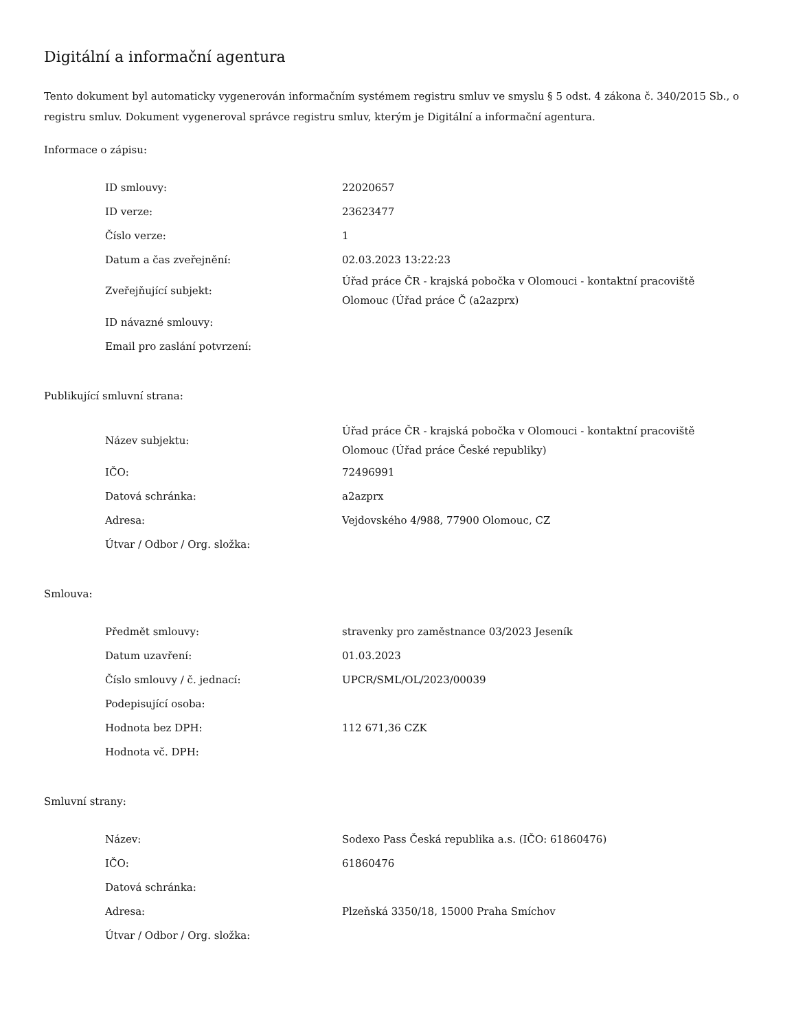Digitální a informační agentura
Tento dokument byl automaticky vygenerován informačním systémem registru smluv ve smyslu § 5 odst. 4 zákona č. 340/2015 Sb., o registru smluv. Dokument vygeneroval správce registru smluv, kterým je Digitální a informační agentura.
Informace o zápisu:
| ID smlouvy: | 22020657 |
| ID verze: | 23623477 |
| Číslo verze: | 1 |
| Datum a čas zveřejnění: | 02.03.2023 13:22:23 |
| Zveřejňující subjekt: | Úřad práce ČR - krajská pobočka v Olomouci - kontaktní pracoviště Olomouc (Úřad práce Č (a2azprx) |
| ID návazné smlouvy: | |
| Email pro zaslání potvrzení: | |
Publikující smluvní strana:
| Název subjektu: | Úřad práce ČR - krajská pobočka v Olomouci - kontaktní pracoviště Olomouc (Úřad práce České republiky) |
| IČO: | 72496991 |
| Datová schránka: | a2azprx |
| Adresa: | Vejdovského 4/988, 77900 Olomouc, CZ |
| Útvar / Odbor / Org. složka: | |
Smlouva:
| Předmět smlouvy: | stravenky pro zaměstnance 03/2023 Jeseník |
| Datum uzavření: | 01.03.2023 |
| Číslo smlouvy / č. jednací: | UPCR/SML/OL/2023/00039 |
| Podepisující osoba: | |
| Hodnota bez DPH: | 112 671,36 CZK |
| Hodnota vč. DPH: | |
Smluvní strany:
| Název: | Sodexo Pass Česká republika a.s. (IČO: 61860476) |
| IČO: | 61860476 |
| Datová schránka: | |
| Adresa: | Plzeňská 3350/18, 15000 Praha Smíchov |
| Útvar / Odbor / Org. složka: | |